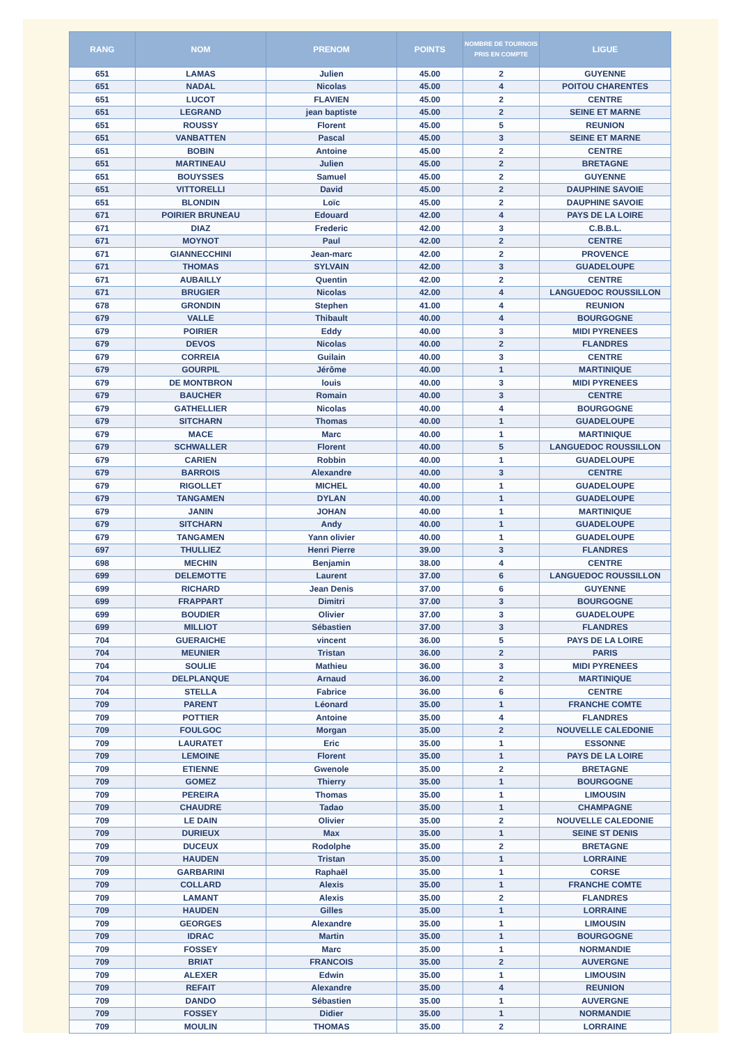| RANG | NOM | PRENOM | POINTS | NOMBRE DE TOURNOIS PRIS EN COMPTE | LIGUE |
| --- | --- | --- | --- | --- | --- |
| 651 | LAMAS | Julien | 45.00 | 2 | GUYENNE |
| 651 | NADAL | Nicolas | 45.00 | 4 | POITOU CHARENTES |
| 651 | LUCOT | FLAVIEN | 45.00 | 2 | CENTRE |
| 651 | LEGRAND | jean baptiste | 45.00 | 2 | SEINE ET MARNE |
| 651 | ROUSSY | Florent | 45.00 | 5 | REUNION |
| 651 | VANBATTEN | Pascal | 45.00 | 3 | SEINE ET MARNE |
| 651 | BOBIN | Antoine | 45.00 | 2 | CENTRE |
| 651 | MARTINEAU | Julien | 45.00 | 2 | BRETAGNE |
| 651 | BOUYSSES | Samuel | 45.00 | 2 | GUYENNE |
| 651 | VITTORELLI | David | 45.00 | 2 | DAUPHINE SAVOIE |
| 651 | BLONDIN | Loïc | 45.00 | 2 | DAUPHINE SAVOIE |
| 671 | POIRIER BRUNEAU | Edouard | 42.00 | 4 | PAYS DE LA LOIRE |
| 671 | DIAZ | Frederic | 42.00 | 3 | C.B.B.L. |
| 671 | MOYNOT | Paul | 42.00 | 2 | CENTRE |
| 671 | GIANNECCHINI | Jean-marc | 42.00 | 2 | PROVENCE |
| 671 | THOMAS | SYLVAIN | 42.00 | 3 | GUADELOUPE |
| 671 | AUBAILLY | Quentin | 42.00 | 2 | CENTRE |
| 671 | BRUGIER | Nicolas | 42.00 | 4 | LANGUEDOC ROUSSILLON |
| 678 | GRONDIN | Stephen | 41.00 | 4 | REUNION |
| 679 | VALLE | Thibault | 40.00 | 4 | BOURGOGNE |
| 679 | POIRIER | Eddy | 40.00 | 3 | MIDI PYRENEES |
| 679 | DEVOS | Nicolas | 40.00 | 2 | FLANDRES |
| 679 | CORREIA | Guilain | 40.00 | 3 | CENTRE |
| 679 | GOURPIL | Jérôme | 40.00 | 1 | MARTINIQUE |
| 679 | DE MONTBRON | louis | 40.00 | 3 | MIDI PYRENEES |
| 679 | BAUCHER | Romain | 40.00 | 3 | CENTRE |
| 679 | GATHELLIER | Nicolas | 40.00 | 4 | BOURGOGNE |
| 679 | SITCHARN | Thomas | 40.00 | 1 | GUADELOUPE |
| 679 | MACE | Marc | 40.00 | 1 | MARTINIQUE |
| 679 | SCHWALLER | Florent | 40.00 | 5 | LANGUEDOC ROUSSILLON |
| 679 | CARIEN | Robbin | 40.00 | 1 | GUADELOUPE |
| 679 | BARROIS | Alexandre | 40.00 | 3 | CENTRE |
| 679 | RIGOLLET | MICHEL | 40.00 | 1 | GUADELOUPE |
| 679 | TANGAMEN | DYLAN | 40.00 | 1 | GUADELOUPE |
| 679 | JANIN | JOHAN | 40.00 | 1 | MARTINIQUE |
| 679 | SITCHARN | Andy | 40.00 | 1 | GUADELOUPE |
| 679 | TANGAMEN | Yann olivier | 40.00 | 1 | GUADELOUPE |
| 697 | THULLIEZ | Henri Pierre | 39.00 | 3 | FLANDRES |
| 698 | MECHIN | Benjamin | 38.00 | 4 | CENTRE |
| 699 | DELEMOTTE | Laurent | 37.00 | 6 | LANGUEDOC ROUSSILLON |
| 699 | RICHARD | Jean Denis | 37.00 | 6 | GUYENNE |
| 699 | FRAPPART | Dimitri | 37.00 | 3 | BOURGOGNE |
| 699 | BOUDIER | Olivier | 37.00 | 3 | GUADELOUPE |
| 699 | MILLIOT | Sébastien | 37.00 | 3 | FLANDRES |
| 704 | GUERAICHE | vincent | 36.00 | 5 | PAYS DE LA LOIRE |
| 704 | MEUNIER | Tristan | 36.00 | 2 | PARIS |
| 704 | SOULIE | Mathieu | 36.00 | 3 | MIDI PYRENEES |
| 704 | DELPLANQUE | Arnaud | 36.00 | 2 | MARTINIQUE |
| 704 | STELLA | Fabrice | 36.00 | 6 | CENTRE |
| 709 | PARENT | Léonard | 35.00 | 1 | FRANCHE COMTE |
| 709 | POTTIER | Antoine | 35.00 | 4 | FLANDRES |
| 709 | FOULGOC | Morgan | 35.00 | 2 | NOUVELLE CALEDONIE |
| 709 | LAURATET | Eric | 35.00 | 1 | ESSONNE |
| 709 | LEMOINE | Florent | 35.00 | 1 | PAYS DE LA LOIRE |
| 709 | ETIENNE | Gwenole | 35.00 | 2 | BRETAGNE |
| 709 | GOMEZ | Thierry | 35.00 | 1 | BOURGOGNE |
| 709 | PEREIRA | Thomas | 35.00 | 1 | LIMOUSIN |
| 709 | CHAUDRE | Tadao | 35.00 | 1 | CHAMPAGNE |
| 709 | LE DAIN | Olivier | 35.00 | 2 | NOUVELLE CALEDONIE |
| 709 | DURIEUX | Max | 35.00 | 1 | SEINE ST DENIS |
| 709 | DUCEUX | Rodolphe | 35.00 | 2 | BRETAGNE |
| 709 | HAUDEN | Tristan | 35.00 | 1 | LORRAINE |
| 709 | GARBARINI | Raphaël | 35.00 | 1 | CORSE |
| 709 | COLLARD | Alexis | 35.00 | 1 | FRANCHE COMTE |
| 709 | LAMANT | Alexis | 35.00 | 2 | FLANDRES |
| 709 | HAUDEN | Gilles | 35.00 | 1 | LORRAINE |
| 709 | GEORGES | Alexandre | 35.00 | 1 | LIMOUSIN |
| 709 | IDRAC | Martin | 35.00 | 1 | BOURGOGNE |
| 709 | FOSSEY | Marc | 35.00 | 1 | NORMANDIE |
| 709 | BRIAT | FRANCOIS | 35.00 | 2 | AUVERGNE |
| 709 | ALEXER | Edwin | 35.00 | 1 | LIMOUSIN |
| 709 | REFAIT | Alexandre | 35.00 | 4 | REUNION |
| 709 | DANDO | Sébastien | 35.00 | 1 | AUVERGNE |
| 709 | FOSSEY | Didier | 35.00 | 1 | NORMANDIE |
| 709 | MOULIN | THOMAS | 35.00 | 2 | LORRAINE |